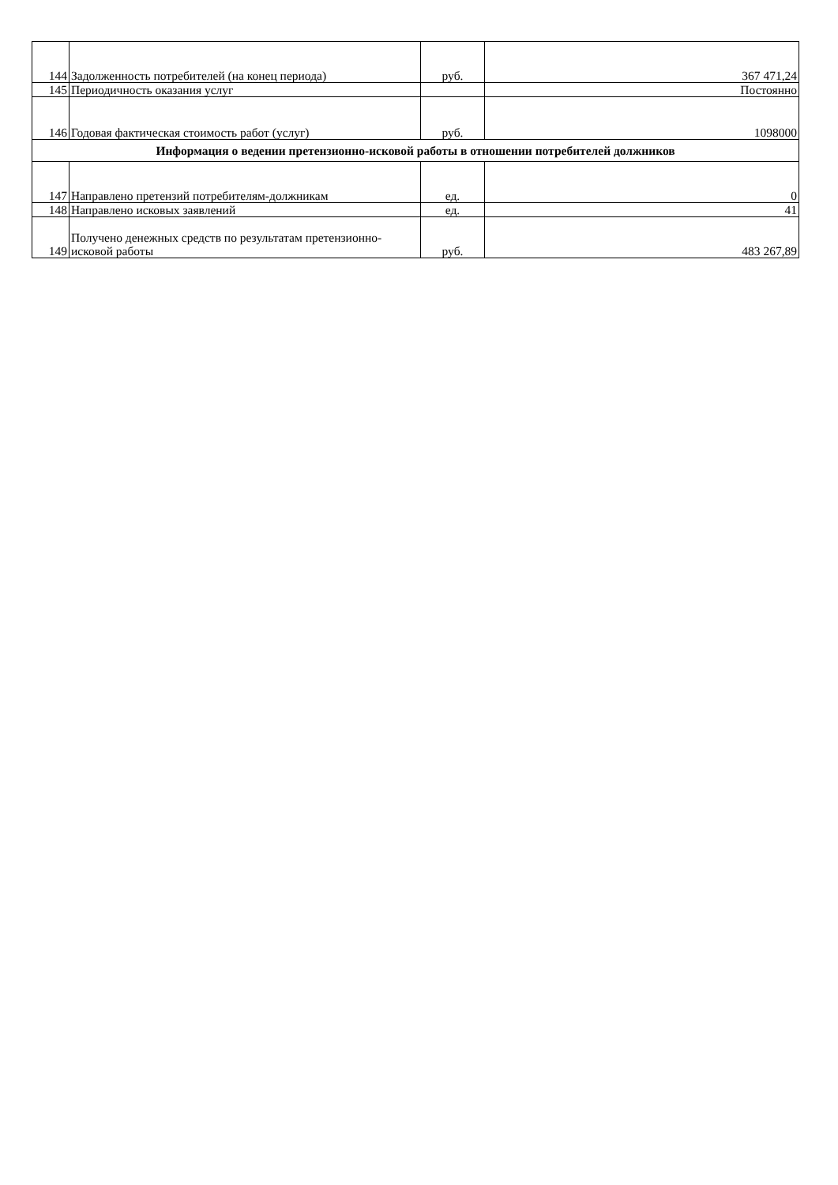| 144 | Задолженность потребителей (на конец периода) | руб. | 367 471,24 |
| 145 | Периодичность оказания услуг | | Постоянно |
| 146 | Годовая фактическая стоимость работ (услуг) | руб. | 1098000 |
| Информация о ведении претензионно-исковой работы в отношении потребителей должников | | | |
| 147 | Направлено претензий потребителям-должникам | ед. | 0 |
| 148 | Направлено исковых заявлений | ед. | 41 |
| 149 | Получено денежных средств по результатам претензионно-исковой работы | руб. | 483 267,89 |